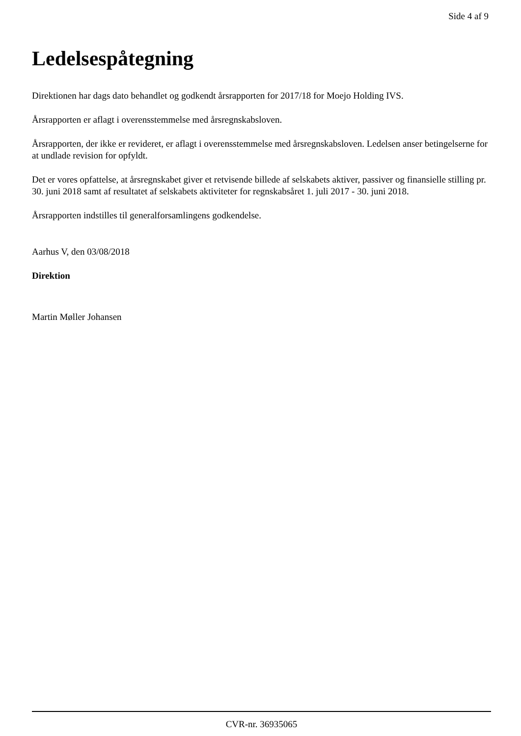Side 4 af 9
Ledelsespåtegning
Direktionen har dags dato behandlet og godkendt årsrapporten for 2017/18 for Moejo Holding IVS.
Årsrapporten er aflagt i overensstemmelse med årsregnskabsloven.
Årsrapporten, der ikke er revideret, er aflagt i overensstemmelse med årsregnskabsloven. Ledelsen anser betingelserne for at undlade revision for opfyldt.
Det er vores opfattelse, at årsregnskabet giver et retvisende billede af selskabets aktiver, passiver og finansielle stilling pr. 30. juni 2018 samt af resultatet af selskabets aktiviteter for regnskabsåret 1. juli 2017 - 30. juni 2018.
Årsrapporten indstilles til generalforsamlingens godkendelse.
Aarhus V, den 03/08/2018
Direktion
Martin Møller Johansen
CVR-nr. 36935065